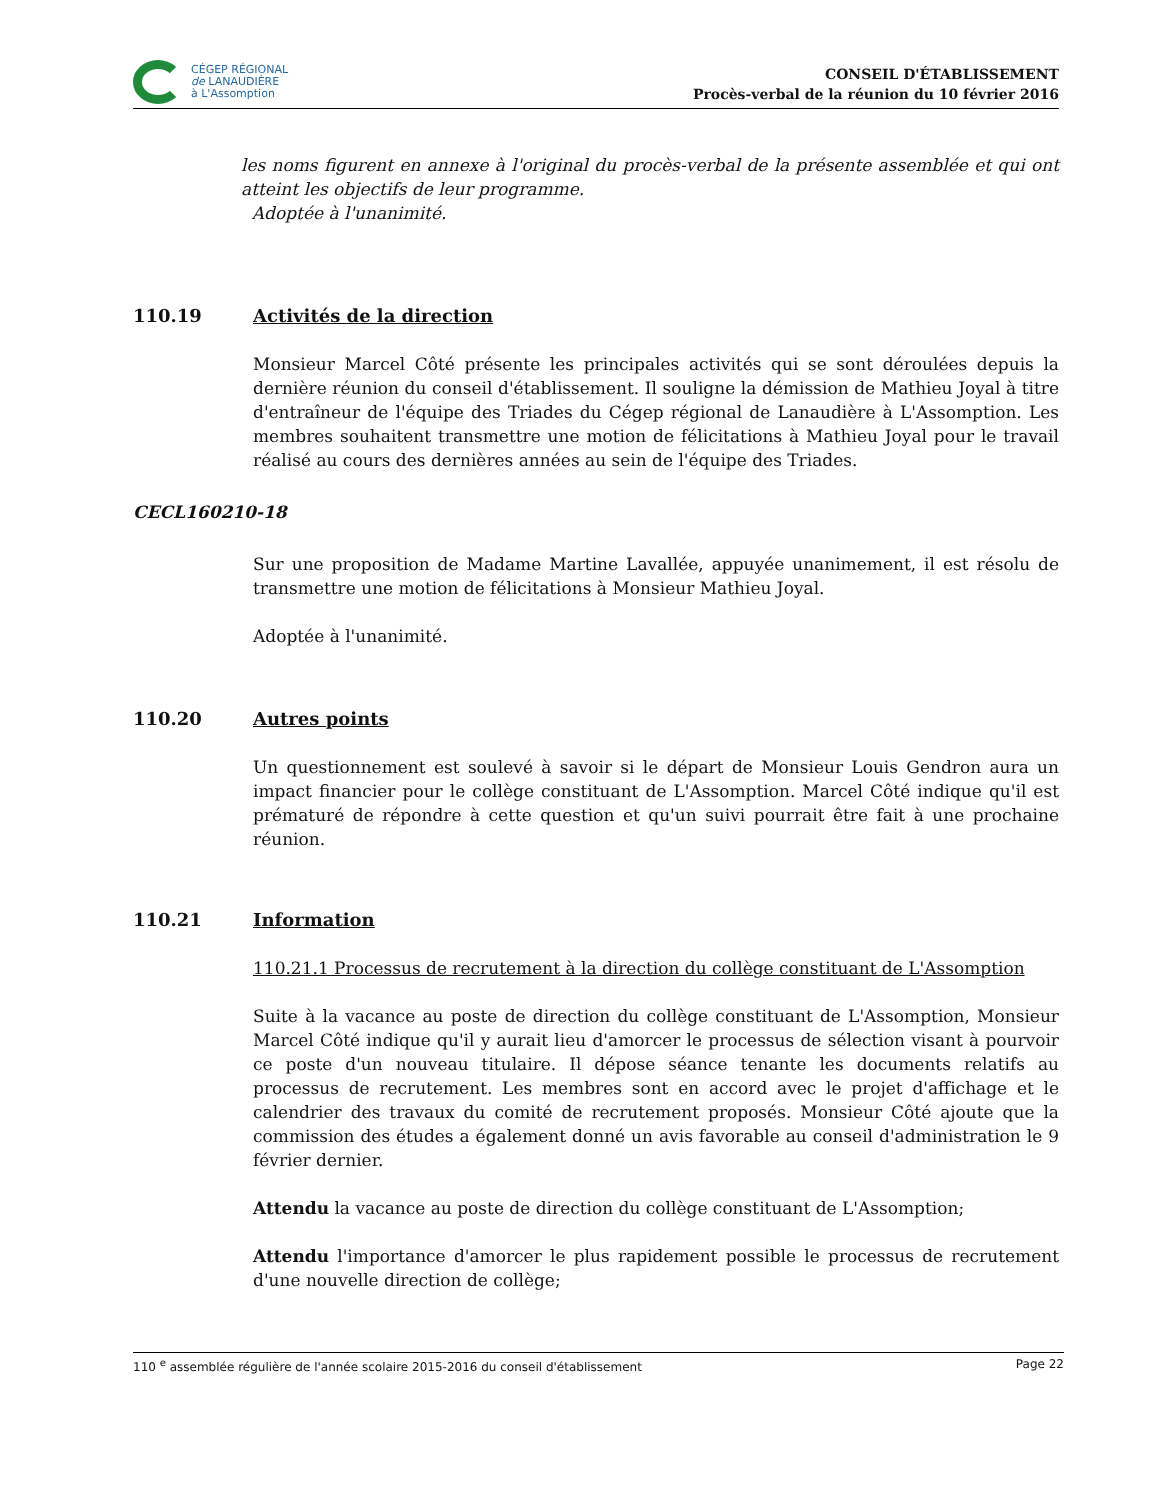CÉGEP RÉGIONAL
de LANAUDIÈRE
à L'Assomption
CONSEIL D'ÉTABLISSEMENT
Procès-verbal de la réunion du 10 février 2016
les noms figurent en annexe à l'original du procès-verbal de la présente assemblée et qui ont atteint les objectifs de leur programme.
Adoptée à l'unanimité.
110.19 Activités de la direction
Monsieur Marcel Côté présente les principales activités qui se sont déroulées depuis la dernière réunion du conseil d'établissement. Il souligne la démission de Mathieu Joyal à titre d'entraîneur de l'équipe des Triades du Cégep régional de Lanaudière à L'Assomption. Les membres souhaitent transmettre une motion de félicitations à Mathieu Joyal pour le travail réalisé au cours des dernières années au sein de l'équipe des Triades.
CECL160210-18
Sur une proposition de Madame Martine Lavallée, appuyée unanimement, il est résolu de transmettre une motion de félicitations à Monsieur Mathieu Joyal.
Adoptée à l'unanimité.
110.20 Autres points
Un questionnement est soulevé à savoir si le départ de Monsieur Louis Gendron aura un impact financier pour le collège constituant de L'Assomption. Marcel Côté indique qu'il est prématuré de répondre à cette question et qu'un suivi pourrait être fait à une prochaine réunion.
110.21 Information
110.21.1 Processus de recrutement à la direction du collège constituant de L'Assomption
Suite à la vacance au poste de direction du collège constituant de L'Assomption, Monsieur Marcel Côté indique qu'il y aurait lieu d'amorcer le processus de sélection visant à pourvoir ce poste d'un nouveau titulaire. Il dépose séance tenante les documents relatifs au processus de recrutement. Les membres sont en accord avec le projet d'affichage et le calendrier des travaux du comité de recrutement proposés. Monsieur Côté ajoute que la commission des études a également donné un avis favorable au conseil d'administration le 9 février dernier.
Attendu la vacance au poste de direction du collège constituant de L'Assomption;
Attendu l'importance d'amorcer le plus rapidement possible le processus de recrutement d'une nouvelle direction de collège;
110 <sup>e</sup> assemblée régulière de l'année scolaire 2015-2016 du conseil d'établissement Page 22